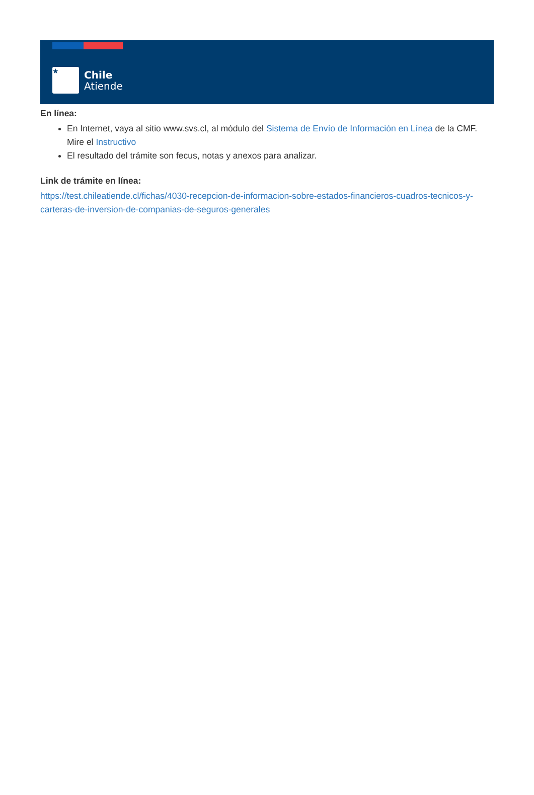★
Chile
Atiende
En línea:
En Internet, vaya al sitio www.svs.cl, al módulo del Sistema de Envío de Información en Línea de la CMF. Mire el Instructivo
El resultado del trámite son fecus, notas y anexos para analizar.
Link de trámite en línea:
https://test.chileatiende.cl/fichas/4030-recepcion-de-informacion-sobre-estados-financieros-cuadros-tecnicos-y-carteras-de-inversion-de-companias-de-seguros-generales